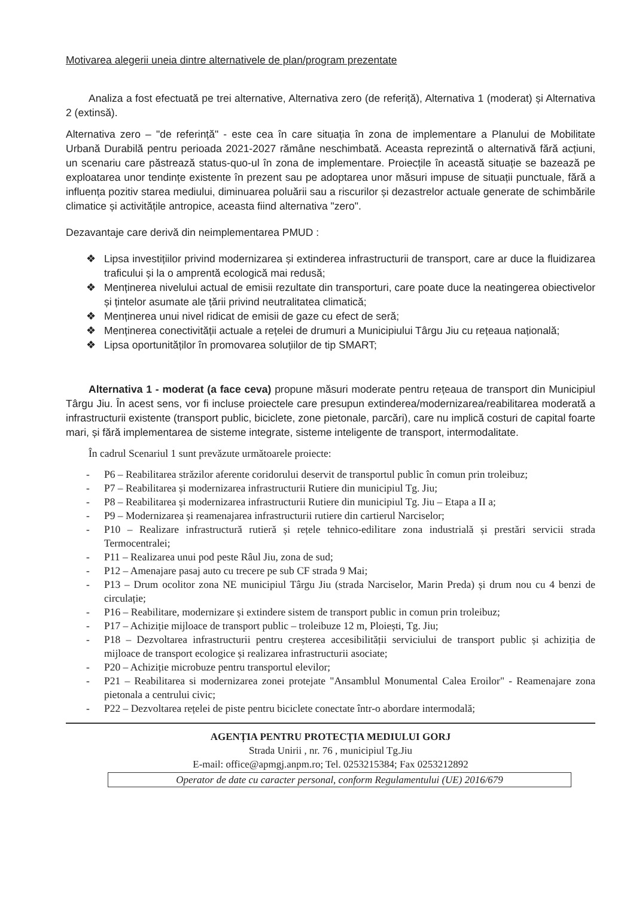Motivarea alegerii uneia dintre alternativele de plan/program prezentate
Analiza a fost efectuată pe trei alternative, Alternativa zero (de referiță), Alternativa 1 (moderat) și Alternativa 2 (extinsă).
Alternativa zero – "de referință" - este cea în care situația în zona de implementare a Planului de Mobilitate Urbană Durabilă pentru perioada 2021-2027 rămâne neschimbată. Aceasta reprezintă o alternativă fără acțiuni, un scenariu care păstrează status-quo-ul în zona de implementare. Proiecțile în această situație se bazează pe exploatarea unor tendințe existente în prezent sau pe adoptarea unor măsuri impuse de situații punctuale, fără a influența pozitiv starea mediului, diminuarea poluării sau a riscurilor și dezastrelor actuale generate de schimbările climatice și activitățile antropice, aceasta fiind alternativa "zero".
Dezavantaje care derivă din neimplementarea PMUD :
❖ Lipsa investițiilor privind modernizarea și extinderea infrastructurii de transport, care ar duce la fluidizarea traficului și la o amprentă ecologică mai redusă;
❖ Menținerea nivelului actual de emisii rezultate din transporturi, care poate duce la neatingerea obiectivelor și țintelor asumate ale țării privind neutralitatea climatică;
❖ Menținerea unui nivel ridicat de emisii de gaze cu efect de seră;
❖ Menținerea conectivității actuale a rețelei de drumuri a Municipiului Târgu Jiu cu rețeaua națională;
❖ Lipsa oportunităților în promovarea soluțiilor de tip SMART;
Alternativa 1 - moderat (a face ceva) propune măsuri moderate pentru rețeaua de transport din Municipiul Târgu Jiu. În acest sens, vor fi incluse proiectele care presupun extinderea/modernizarea/reabilitarea moderată a infrastructurii existente (transport public, biciclete, zone pietonale, parcări), care nu implică costuri de capital foarte mari, și fără implementarea de sisteme integrate, sisteme inteligente de transport, intermodalitate.
În cadrul Scenariul 1 sunt prevăzute următoarele proiecte:
- P6 – Reabilitarea străzilor aferente coridorului deservit de transportul public în comun prin troleibuz;
- P7 – Reabilitarea și modernizarea infrastructurii Rutiere din municipiul Tg. Jiu;
- P8 – Reabilitarea și modernizarea infrastructurii Rutiere din municipiul Tg. Jiu – Etapa a II a;
- P9 – Modernizarea și reamenajarea infrastructurii rutiere din cartierul Narciselor;
- P10 – Realizare infrastructură rutieră și rețele tehnico-edilitare zona industrială și prestări servicii strada Termocentralei;
- P11 – Realizarea unui pod peste Râul Jiu, zona de sud;
- P12 – Amenajare pasaj auto cu trecere pe sub CF strada 9 Mai;
- P13 – Drum ocolitor zona NE municipiul Târgu Jiu (strada Narciselor, Marin Preda) și drum nou cu 4 benzi de circulație;
- P16 – Reabilitare, modernizare și extindere sistem de transport public in comun prin troleibuz;
- P17 – Achiziție mijloace de transport public – troleibuze 12 m, Ploiești, Tg. Jiu;
- P18 – Dezvoltarea infrastructurii pentru creșterea accesibilității serviciului de transport public și achiziția de mijloace de transport ecologice și realizarea infrastructurii asociate;
- P20 – Achiziție microbuze pentru transportul elevilor;
- P21 – Reabilitarea si modernizarea zonei protejate "Ansamblul Monumental Calea Eroilor" - Reamenajare zona pietonala a centrului civic;
- P22 – Dezvoltarea rețelei de piste pentru biciclete conectate într-o abordare intermodală;
AGENȚIA PENTRU PROTECȚIA MEDIULUI GORJ
Strada Unirii , nr. 76 , municipiul Tg.Jiu
E-mail: office@apmgj.anpm.ro; Tel. 0253215384; Fax 0253212892
Operator de date cu caracter personal, conform Regulamentului (UE) 2016/679